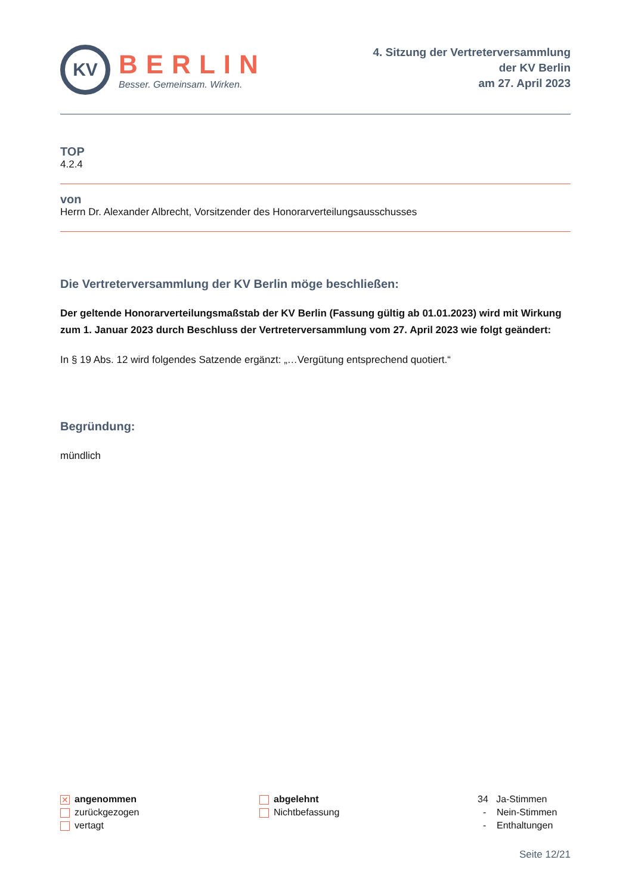KV
BERLIN
Besser. Gemeinsam. Wirken.
4. Sitzung der Vertreterversammlung
der KV Berlin
am 27. April 2023
TOP
4.2.4
von
Herrn Dr. Alexander Albrecht, Vorsitzender des Honorarverteilungsausschusses
Die Vertreterversammlung der KV Berlin möge beschließen:
Der geltende Honorarverteilungsmaßstab der KV Berlin (Fassung gültig ab 01.01.2023) wird mit Wirkung zum 1. Januar 2023 durch Beschluss der Vertreterversammlung vom 27. April 2023 wie folgt geändert:
In § 19 Abs. 12 wird folgendes Satzende ergänzt: „…Vergütung entsprechend quotiert.“
Begründung:
mündlich
✕ angenommen
zurückgezogen
vertagt
abgelehnt
Nichtbefassung
34 Ja-Stimmen
- Nein-Stimmen
- Enthaltungen
Seite 12/21